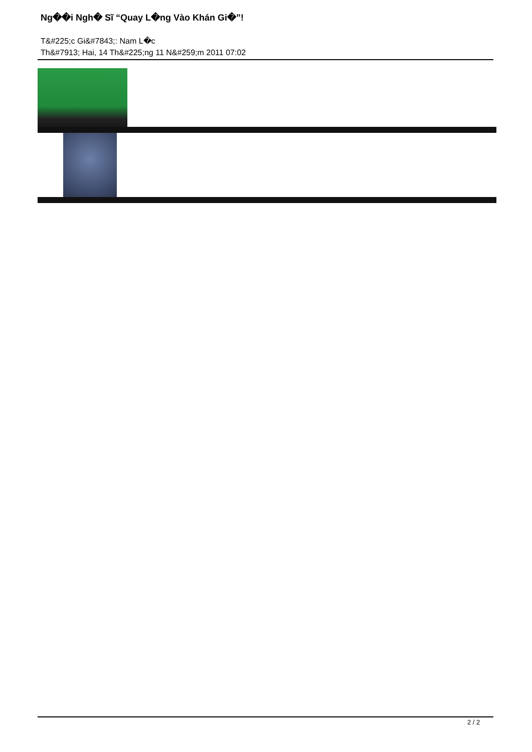Ng��i Ngh� Sĩ “Quay L�ng Vào Khán Gi�”!
T&#225;c Gi&#7843;: Nam L�c
Th&#7913; Hai, 14 Th&#225;ng 11 N&#259;m 2011 07:02
2 / 2